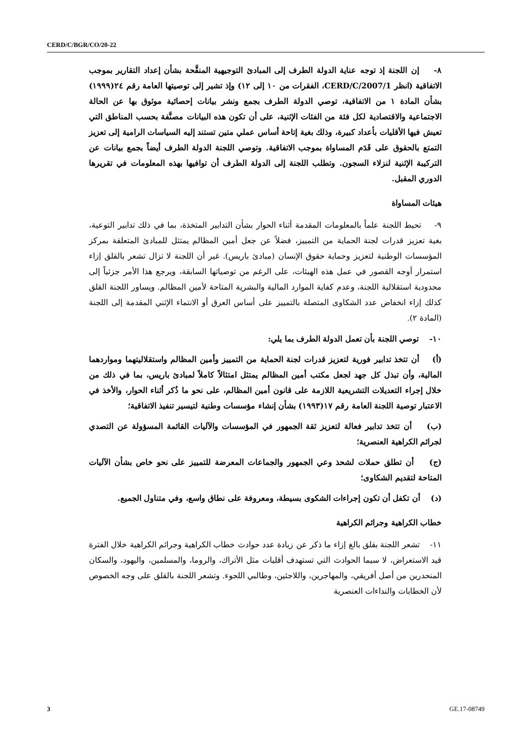CERD/C/BGR/CO/20-22
٨- إن اللجنة إذ توجه عناية الدولة الطرف إلى المبادئ التوجيهية المنقَّحة بشأن إعداد التقارير بموجب الاتفاقية (انظر CERD/C/2007/1، الفقرات من ١٠ إلى ١٢) وإذ تشير إلى توصيتها العامة رقم ٢٤(١٩٩٩) بشأن المادة ١ من الاتفاقية، توصي الدولة الطرف بجمع ونشر بيانات إحصائية موثوق بها عن الحالة الاجتماعية والاقتصادية لكل فئة من الفئات الإثنية، على أن تكون هذه البيانات مصنَّفة بحسب المناطق التي تعيش فيها الأقليات بأعداد كبيرة، وذلك بغية إتاحة أساس عملي متين تستند إليه السياسات الرامية إلى تعزيز التمتع بالحقوق على قَدَم المساواة بموجب الاتفاقية. وتوصي اللجنة الدولة الطرف أيضاً بجمع بيانات عن التركيبة الإثنية لنزلاء السجون. وتطلب اللجنة إلى الدولة الطرف أن توافيها بهذه المعلومات في تقريرها الدوري المقبل.
هيئات المساواة
٩- تحيط اللجنة علماً بالمعلومات المقدمة أثناء الحوار بشأن التدابير المتخذة، بما في ذلك تدابير التوعية، بغية تعزيز قدرات لجنة الحماية من التمييز، فضلاً عن جعل أمين المظالم يمتثل للمبادئ المتعلقة بمركز المؤسسات الوطنية لتعزيز وحماية حقوق الإنسان (مبادئ باريس). غير أن اللجنة لا تزال تشعر بالقلق إزاء استمرار أوجه القصور في عمل هذه الهيئات، على الرغم من توصياتها السابقة، ويرجع هذا الأمر جزئياً إلى محدودية استقلالية اللجنة، وعدم كفاية الموارد المالية والبشرية المتاحة لأمين المظالم. ويساور اللجنة القلق كذلك إزاء انخفاض عدد الشكاوى المتصلة بالتمييز على أساس العرق أو الانتماء الإثني المقدمة إلى اللجنة (المادة ٢).
١٠- توصي اللجنة بأن تعمل الدولة الطرف بما يلي:
(أ) أن تتخذ تدابير فورية لتعزيز قدرات لجنة الحماية من التمييز وأمين المظالم واستقلاليتهما ومواردهما المالية، وأن تبذل كل جهد لجعل مكتب أمين المظالم يمتثل امتثالاً كاملاً لمبادئ باريس، بما في ذلك من خلال إجراء التعديلات التشريعية اللازمة على قانون أمين المظالم، على نحو ما ذُكر أثناء الحوار، والأخذ في الاعتبار توصية اللجنة العامة رقم ١٧(١٩٩٣) بشأن إنشاء مؤسسات وطنية لتيسير تنفيذ الاتفاقية؛
(ب) أن تتخذ تدابير فعالة لتعزيز ثقة الجمهور في المؤسسات والآليات القائمة المسؤولة عن التصدي لجرائم الكراهية العنصرية؛
(ج) أن تطلق حملات لشحذ وعي الجمهور والجماعات المعرضة للتمييز على نحو خاص بشأن الآليات المتاحة لتقديم الشكاوى؛
(د) أن تكفل أن تكون إجراءات الشكوى بسيطة، ومعروفة على نطاق واسع، وفي متناول الجميع.
خطاب الكراهية وجرائم الكراهية
١١- تشعر اللجنة بقلق بالغ إزاء ما ذكر عن زيادة عدد حوادث خطاب الكراهية وجرائم الكراهية خلال الفترة قيد الاستعراض، لا سيما الحوادث التي تستهدف أقليات مثل الأتراك، والروما، والمسلمين، واليهود، والسكان المنحدرين من أصل أفريقي، والمهاجرين، واللاجئين، وطالبي اللجوء. وتشعر اللجنة بالقلق على وجه الخصوص لأن الخطابات والنداءات العنصرية
3 GE.17-08749